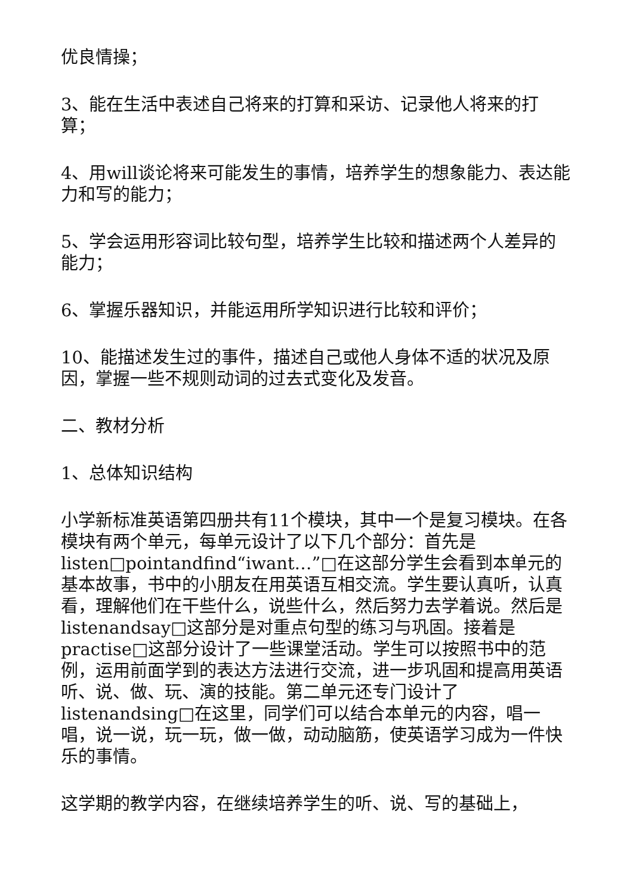优良情操；
3、能在生活中表述自己将来的打算和采访、记录他人将来的打算；
4、用will谈论将来可能发生的事情，培养学生的想象能力、表达能力和写的能力；
5、学会运用形容词比较句型，培养学生比较和描述两个人差异的能力；
6、掌握乐器知识，并能运用所学知识进行比较和评价；
10、能描述发生过的事件，描述自己或他人身体不适的状况及原因，掌握一些不规则动词的过去式变化及发音。
二、教材分析
1、总体知识结构
小学新标准英语第四册共有11个模块，其中一个是复习模块。在各模块有两个单元，每单元设计了以下几个部分：首先是listen□pointandfind“iwant…”□在这部分学生会看到本单元的基本故事，书中的小朋友在用英语互相交流。学生要认真听，认真看，理解他们在干些什么，说些什么，然后努力去学着说。然后是listenandsay□这部分是对重点句型的练习与巩固。接着是practise□这部分设计了一些课堂活动。学生可以按照书中的范例，运用前面学到的表达方法进行交流，进一步巩固和提高用英语听、说、做、玩、演的技能。第二单元还专门设计了listenandsing□在这里，同学们可以结合本单元的内容，唱一唱，说一说，玩一玩，做一做，动动脑筋，使英语学习成为一件快乐的事情。
这学期的教学内容，在继续培养学生的听、说、写的基础上，